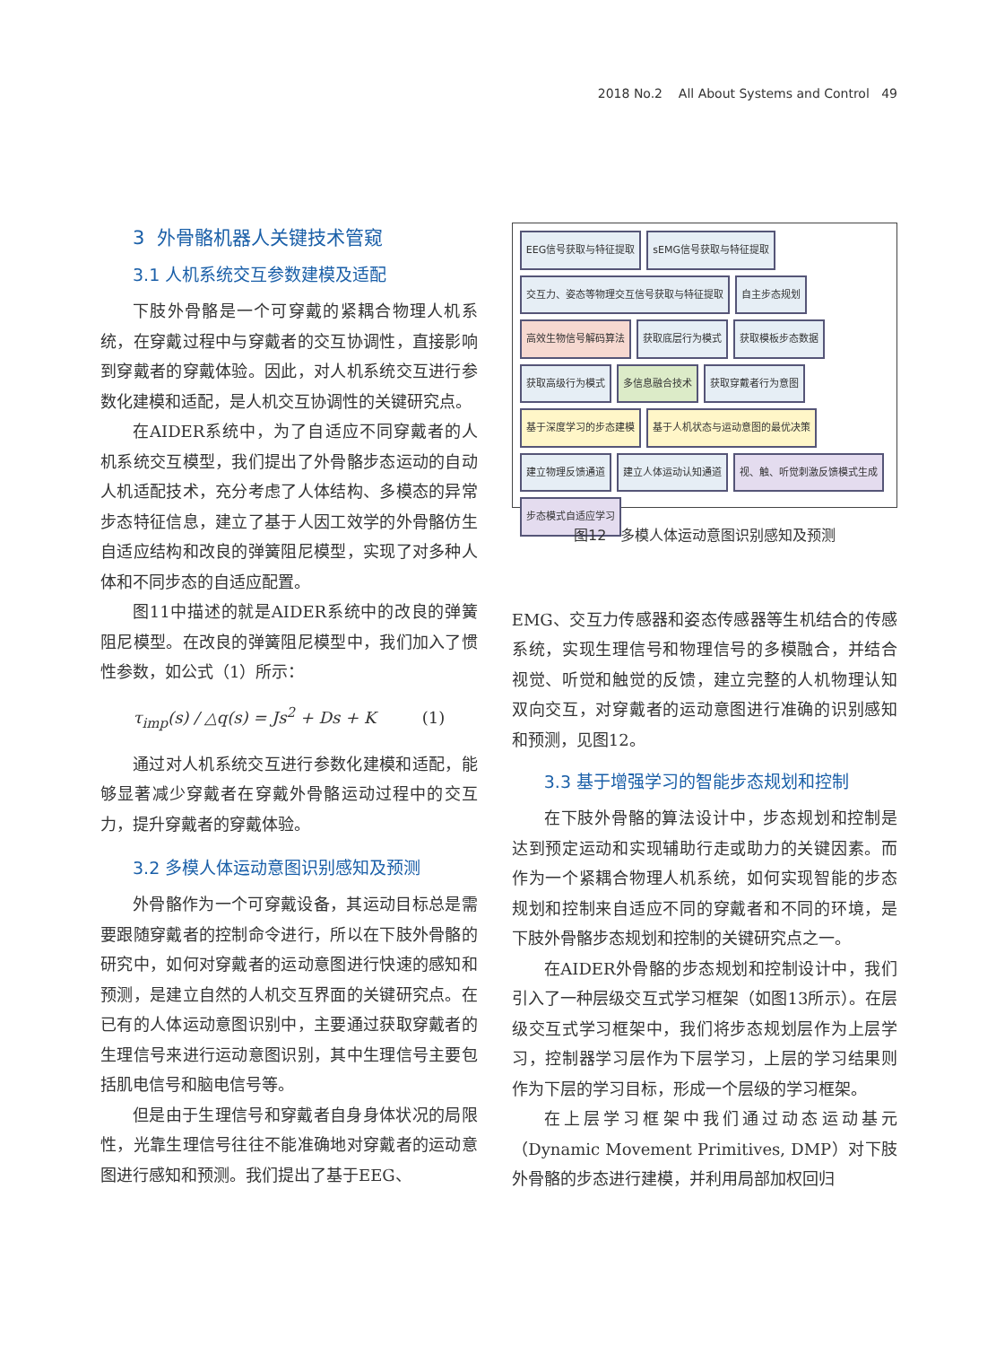2018 No.2 All About Systems and Control 49
3 外骨骼机器人关键技术管窥
3.1 人机系统交互参数建模及适配
下肢外骨骼是一个可穿戴的紧耦合物理人机系统，在穿戴过程中与穿戴者的交互协调性，直接影响到穿戴者的穿戴体验。因此，对人机系统交互进行参数化建模和适配，是人机交互协调性的关键研究点。
在AIDER系统中，为了自适应不同穿戴者的人机系统交互模型，我们提出了外骨骼步态运动的自动人机适配技术，充分考虑了人体结构、多模态的异常步态特征信息，建立了基于人因工效学的外骨骼仿生自适应结构和改良的弹簧阻尼模型，实现了对多种人体和不同步态的自适应配置。
图11中描述的就是AIDER系统中的改良的弹簧阻尼模型。在改良的弹簧阻尼模型中，我们加入了惯性参数，如公式（1）所示：
τ<sub>imp</sub>(s) / △q(s) = Js<sup>2</sup> + Ds + K (1)
通过对人机系统交互进行参数化建模和适配，能够显著减少穿戴者在穿戴外骨骼运动过程中的交互力，提升穿戴者的穿戴体验。
3.2 多模人体运动意图识别感知及预测
外骨骼作为一个可穿戴设备，其运动目标总是需要跟随穿戴者的控制命令进行，所以在下肢外骨骼的研究中，如何对穿戴者的运动意图进行快速的感知和预测，是建立自然的人机交互界面的关键研究点。在已有的人体运动意图识别中，主要通过获取穿戴者的生理信号来进行运动意图识别，其中生理信号主要包括肌电信号和脑电信号等。
但是由于生理信号和穿戴者自身身体状况的局限性，光靠生理信号往往不能准确地对穿戴者的运动意图进行感知和预测。我们提出了基于EEG、
EEG信号获取与特征提取 sEMG信号获取与特征提取 交互力、姿态等物理交互信号获取与特征提取 自主步态规划 高效生物信号解码算法 获取底层行为模式 获取模板步态数据 获取高级行为模式 多信息融合技术 获取穿戴者行为意图 基于深度学习的步态建模 基于人机状态与运动意图的最优决策 建立物理反馈通道 建立人体运动认知通道 视、触、听觉刺激反馈模式生成 步态模式自适应学习
图12 多模人体运动意图识别感知及预测
EMG、交互力传感器和姿态传感器等生机结合的传感系统，实现生理信号和物理信号的多模融合，并结合视觉、听觉和触觉的反馈，建立完整的人机物理认知双向交互，对穿戴者的运动意图进行准确的识别感知和预测，见图12。
3.3 基于增强学习的智能步态规划和控制
在下肢外骨骼的算法设计中，步态规划和控制是达到预定运动和实现辅助行走或助力的关键因素。而作为一个紧耦合物理人机系统，如何实现智能的步态规划和控制来自适应不同的穿戴者和不同的环境，是下肢外骨骼步态规划和控制的关键研究点之一。
在AIDER外骨骼的步态规划和控制设计中，我们引入了一种层级交互式学习框架（如图13所示）。在层级交互式学习框架中，我们将步态规划层作为上层学习，控制器学习层作为下层学习，上层的学习结果则作为下层的学习目标，形成一个层级的学习框架。
在上层学习框架中我们通过动态运动基元（Dynamic Movement Primitives, DMP）对下肢外骨骼的步态进行建模，并利用局部加权回归